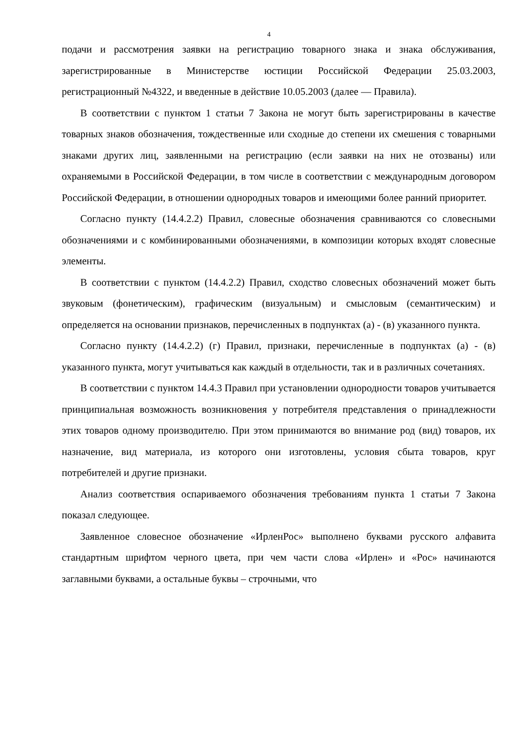4
подачи и рассмотрения заявки на регистрацию товарного знака и знака обслуживания, зарегистрированные в Министерстве юстиции Российской Федерации 25.03.2003, регистрационный №4322, и введенные в действие 10.05.2003 (далее — Правила).
В соответствии с пунктом 1 статьи 7 Закона не могут быть зарегистрированы в качестве товарных знаков обозначения, тождественные или сходные до степени их смешения с товарными знаками других лиц, заявленными на регистрацию (если заявки на них не отозваны) или охраняемыми в Российской Федерации, в том числе в соответствии с международным договором Российской Федерации, в отношении однородных товаров и имеющими более ранний приоритет.
Согласно пункту (14.4.2.2) Правил, словесные обозначения сравниваются со словесными обозначениями и с комбинированными обозначениями, в композиции которых входят словесные элементы.
В соответствии с пунктом (14.4.2.2) Правил, сходство словесных обозначений может быть звуковым (фонетическим), графическим (визуальным) и смысловым (семантическим) и определяется на основании признаков, перечисленных в подпунктах (а) - (в) указанного пункта.
Согласно пункту (14.4.2.2) (г) Правил, признаки, перечисленные в подпунктах (а) - (в) указанного пункта, могут учитываться как каждый в отдельности, так и в различных сочетаниях.
В соответствии с пунктом 14.4.3 Правил при установлении однородности товаров учитывается принципиальная возможность возникновения у потребителя представления о принадлежности этих товаров одному производителю. При этом принимаются во внимание род (вид) товаров, их назначение, вид материала, из которого они изготовлены, условия сбыта товаров, круг потребителей и другие признаки.
Анализ соответствия оспариваемого обозначения требованиям пункта 1 статьи 7 Закона показал следующее.
Заявленное словесное обозначение «ИрленРос» выполнено буквами русского алфавита стандартным шрифтом черного цвета, при чем части слова «Ирлен» и «Рос» начинаются заглавными буквами, а остальные буквы – строчными, что